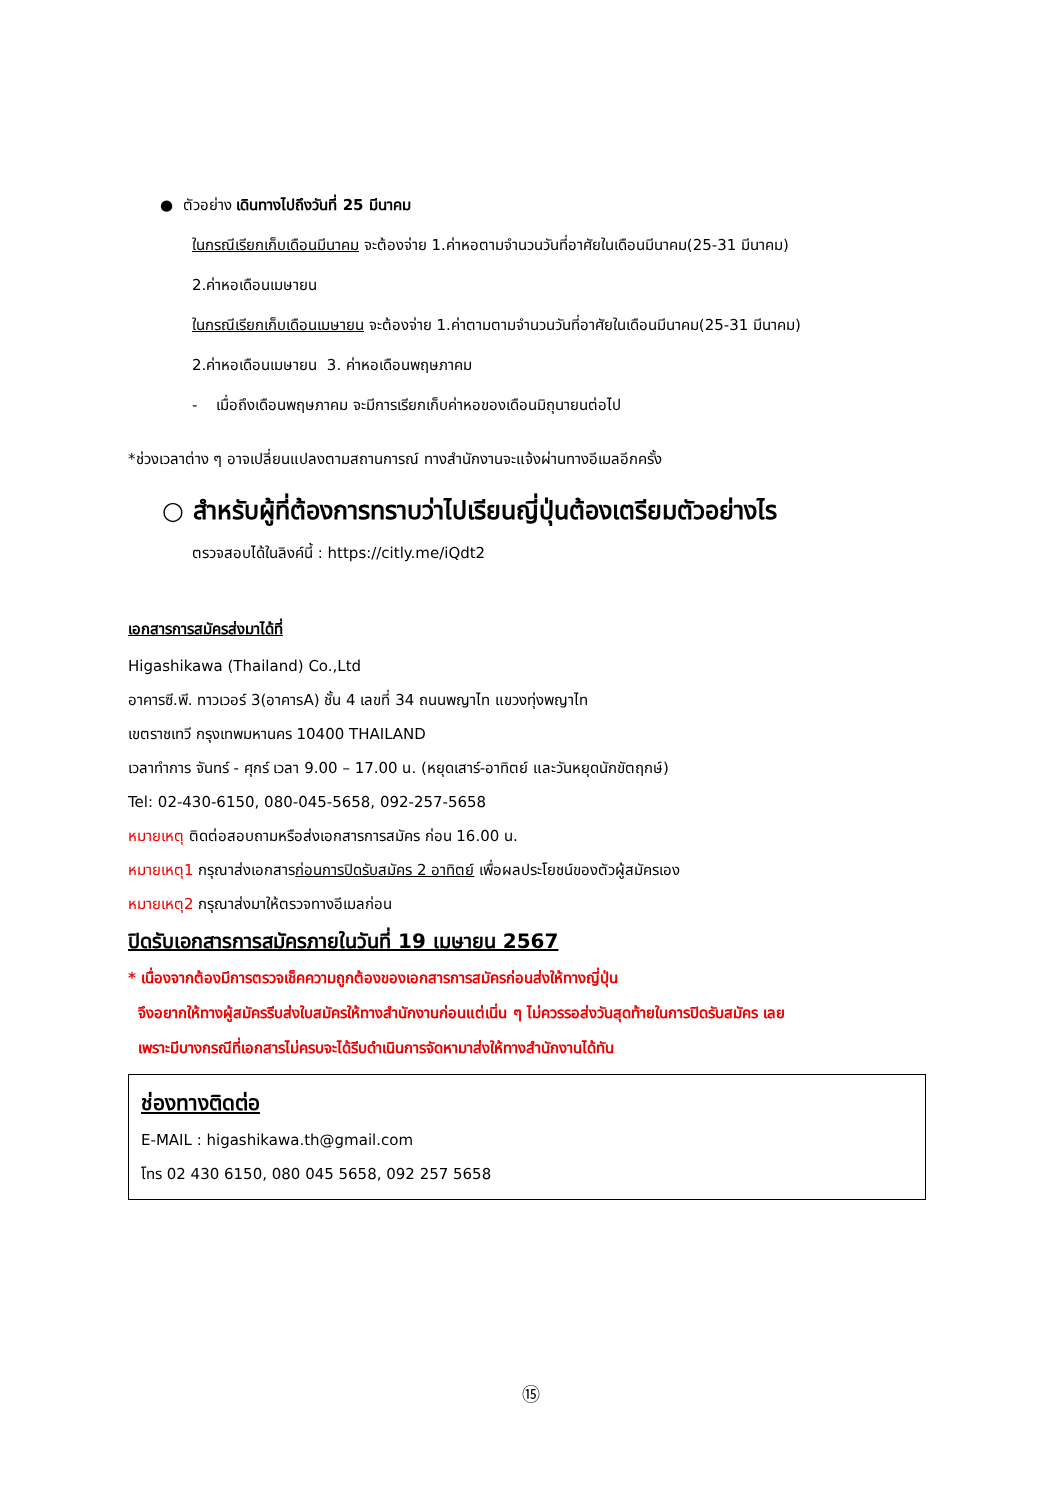● ตัวอย่าง เดินทางไปถึงวันที่ 25 มีนาคม
ในกรณีเรียกเก็บเดือนมีนาคม จะต้องจ่าย 1.ค่าหอตามจำนวนวันที่อาศัยในเดือนมีนาคม(25-31 มีนาคม)
2.ค่าหอเดือนเมษายน
ในกรณีเรียกเก็บเดือนเมษายน จะต้องจ่าย 1.ค่าตามตามจำนวนวันที่อาศัยในเดือนมีนาคม(25-31 มีนาคม)
2.ค่าหอเดือนเมษายน 3. ค่าหอเดือนพฤษภาคม
- เมื่อถึงเดือนพฤษภาคม จะมีการเรียกเก็บค่าหอของเดือนมิถุนายนต่อไป
*ช่วงเวลาต่าง ๆ อาจเปลี่ยนแปลงตามสถานการณ์ ทางสำนักงานจะแจ้งผ่านทางอีเมลอีกครั้ง
○ สำหรับผู้ที่ต้องการทราบว่าไปเรียนญี่ปุ่นต้องเตรียมตัวอย่างไร
ตรวจสอบได้ในลิงค์นี้ : https://citly.me/iQdt2
เอกสารการสมัครส่งมาได้ที่
Higashikawa (Thailand) Co.,Ltd
อาคารซี.พี. ทาวเวอร์ 3(อาคารA) ชั้น 4 เลขที่ 34 ถนนพญาไท แขวงทุ่งพญาไท
เขตราชเทวี กรุงเทพมหานคร 10400 THAILAND
เวลาทำการ จันทร์ - ศุกร์ เวลา 9.00 – 17.00 น. (หยุดเสาร์-อาทิตย์ และวันหยุดนักขัตฤกษ์)
Tel: 02-430-6150, 080-045-5658, 092-257-5658
หมายเหตุ ติดต่อสอบถามหรือส่งเอกสารการสมัคร ก่อน 16.00 น.
หมายเหตุ1 กรุณาส่งเอกสารก่อนการปิดรับสมัคร 2 อาทิตย์ เพื่อผลประโยชน์ของตัวผู้สมัครเอง
หมายเหตุ2 กรุณาส่งมาให้ตรวจทางอีเมลก่อน
ปิดรับเอกสารการสมัครภายในวันที่ 19 เมษายน 2567
* เนื่องจากต้องมีการตรวจเช็คความถูกต้องของเอกสารการสมัครก่อนส่งให้ทางญี่ปุ่น
จึงอยากให้ทางผู้สมัครรีบส่งใบสมัครให้ทางสำนักงานก่อนแต่เนิ่น ๆ ไม่ควรรอส่งวันสุดท้ายในการปิดรับสมัคร เลย
เพราะมีบางกรณีที่เอกสารไม่ครบจะได้รีบดำเนินการจัดหามาส่งให้ทางสำนักงานได้ทัน
ช่องทางติดต่อ
E-MAIL : higashikawa.th@gmail.com
โทร 02 430 6150, 080 045 5658, 092 257 5658
⑮